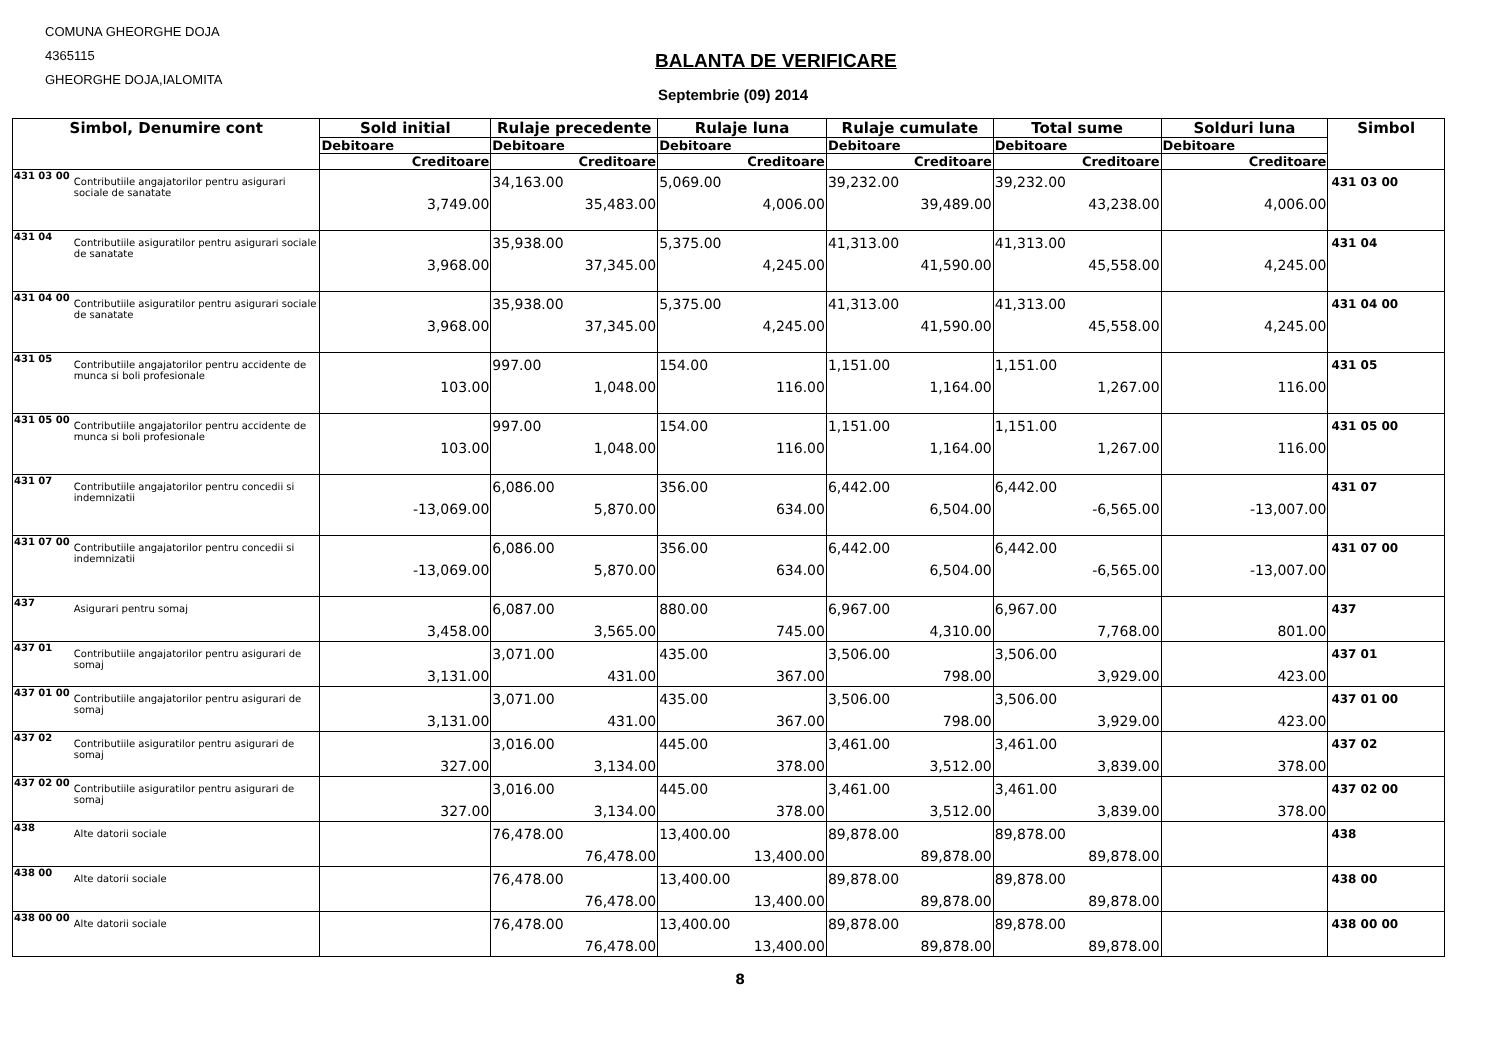COMUNA GHEORGHE DOJA
4365115
GHEORGHE DOJA,IALOMITA
BALANTA DE VERIFICARE
Septembrie (09) 2014
| Simbol, Denumire cont | | Sold initial | Rulaje precedente | Rulaje luna | Rulaje cumulate | Total sume | Solduri luna | Simbol |
| --- | --- | --- | --- | --- | --- | --- | --- | --- |
| | | Debitoare | Debitoare | Debitoare | Debitoare | Debitoare | Debitoare | |
| | | Creditoare | Creditoare | Creditoare | Creditoare | Creditoare | Creditoare | |
| 431 03 00 | Contributiile angajatorilor pentru asigurari sociale de sanatate | 3,749.00 | 34,163.00 35,483.00 | 5,069.00 4,006.00 | 39,232.00 39,489.00 | 39,232.00 43,238.00 | 4,006.00 | 431 03 00 |
| 431 04 | Contributiile asiguratilor pentru asigurari sociale de sanatate | 3,968.00 | 35,938.00 37,345.00 | 5,375.00 4,245.00 | 41,313.00 41,590.00 | 41,313.00 45,558.00 | 4,245.00 | 431 04 |
| 431 04 00 | Contributiile asiguratilor pentru asigurari sociale de sanatate | 3,968.00 | 35,938.00 37,345.00 | 5,375.00 4,245.00 | 41,313.00 41,590.00 | 41,313.00 45,558.00 | 4,245.00 | 431 04 00 |
| 431 05 | Contributiile angajatorilor pentru accidente de munca si boli profesionale | 103.00 | 997.00 1,048.00 | 154.00 116.00 | 1,151.00 1,164.00 | 1,151.00 1,267.00 | 116.00 | 431 05 |
| 431 05 00 | Contributiile angajatorilor pentru accidente de munca si boli profesionale | 103.00 | 997.00 1,048.00 | 154.00 116.00 | 1,151.00 1,164.00 | 1,151.00 1,267.00 | 116.00 | 431 05 00 |
| 431 07 | Contributiile angajatorilor pentru concedii si indemnizatii | -13,069.00 | 6,086.00 5,870.00 | 356.00 634.00 | 6,442.00 6,504.00 | 6,442.00 -6,565.00 | -13,007.00 | 431 07 |
| 431 07 00 | Contributiile angajatorilor pentru concedii si indemnizatii | -13,069.00 | 6,086.00 5,870.00 | 356.00 634.00 | 6,442.00 6,504.00 | 6,442.00 -6,565.00 | -13,007.00 | 431 07 00 |
| 437 | Asigurari pentru somaj | 3,458.00 | 6,087.00 3,565.00 | 880.00 745.00 | 6,967.00 4,310.00 | 6,967.00 7,768.00 | 801.00 | 437 |
| 437 01 | Contributiile angajatorilor pentru asigurari de somaj | 3,131.00 | 3,071.00 431.00 | 435.00 367.00 | 3,506.00 798.00 | 3,506.00 3,929.00 | 423.00 | 437 01 |
| 437 01 00 | Contributiile angajatorilor pentru asigurari de somaj | 3,131.00 | 3,071.00 431.00 | 435.00 367.00 | 3,506.00 798.00 | 3,506.00 3,929.00 | 423.00 | 437 01 00 |
| 437 02 | Contributiile asiguratilor pentru asigurari de somaj | 327.00 | 3,016.00 3,134.00 | 445.00 378.00 | 3,461.00 3,512.00 | 3,461.00 3,839.00 | 378.00 | 437 02 |
| 437 02 00 | Contributiile asiguratilor pentru asigurari de somaj | 327.00 | 3,016.00 3,134.00 | 445.00 378.00 | 3,461.00 3,512.00 | 3,461.00 3,839.00 | 378.00 | 437 02 00 |
| 438 | Alte datorii sociale | | 76,478.00 76,478.00 | 13,400.00 13,400.00 | 89,878.00 89,878.00 | 89,878.00 89,878.00 | | 438 |
| 438 00 | Alte datorii sociale | | 76,478.00 76,478.00 | 13,400.00 13,400.00 | 89,878.00 89,878.00 | 89,878.00 89,878.00 | | 438 00 |
| 438 00 00 | Alte datorii sociale | | 76,478.00 76,478.00 | 13,400.00 13,400.00 | 89,878.00 89,878.00 | 89,878.00 89,878.00 | | 438 00 00 |
8